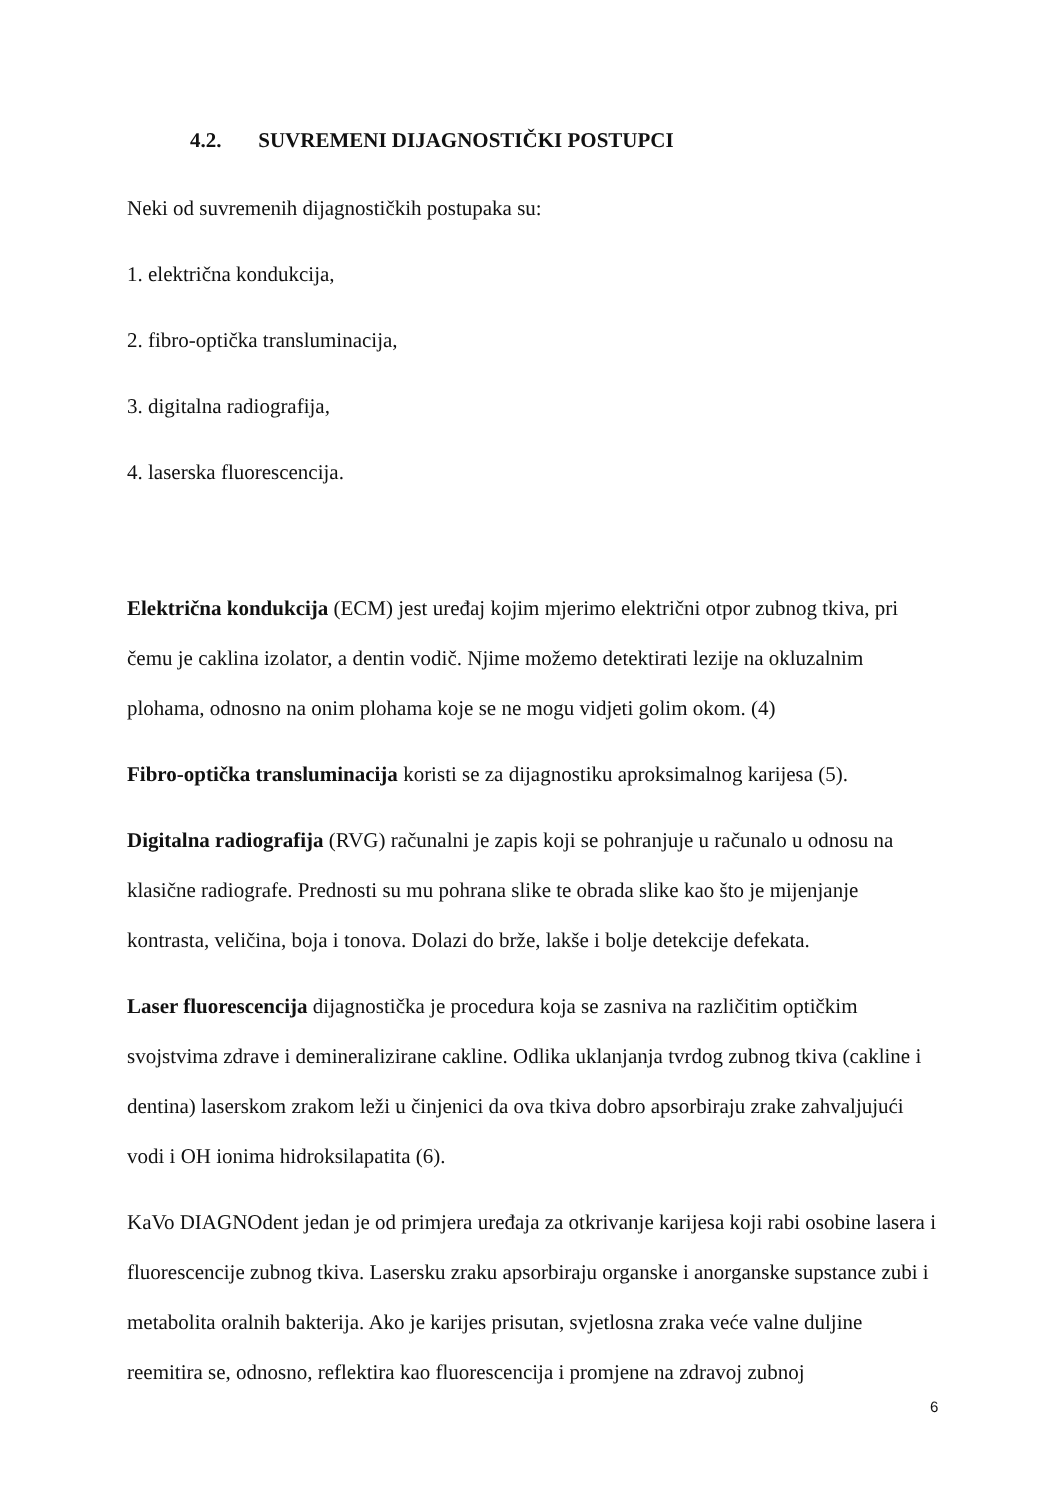4.2. SUVREMENI DIJAGNOSTIČKI POSTUPCI
Neki od suvremenih dijagnostičkih postupaka su:
1. električna kondukcija,
2. fibro-optička transluminacija,
3. digitalna radiografija,
4. laserska fluorescencija.
Električna kondukcija (ECM) jest uređaj kojim mjerimo električni otpor zubnog tkiva, pri čemu je caklina izolator, a dentin vodič. Njime možemo detektirati lezije na okluzalnim plohama, odnosno na onim plohama koje se ne mogu vidjeti golim okom. (4)
Fibro-optička transluminacija koristi se za dijagnostiku aproksimalnog karijesa (5).
Digitalna radiografija (RVG) računalni je zapis koji se pohranjuje u računalo u odnosu na klasične radiografe. Prednosti su mu pohrana slike te obrada slike kao što je mijenjanje kontrasta, veličina, boja i tonova. Dolazi do brže, lakše i bolje detekcije defekata.
Laser fluorescencija dijagnostička je procedura koja se zasniva na različitim optičkim svojstvima zdrave i demineralizirane cakline. Odlika uklanjanja tvrdog zubnog tkiva (cakline i dentina) laserskom zrakom leži u činjenici da ova tkiva dobro apsorbiraju zrake zahvaljujući vodi i OH ionima hidroksilapatita (6).
KaVo DIAGNOdent jedan je od primjera uređaja za otkrivanje karijesa koji rabi osobine lasera i fluorescencije zubnog tkiva. Lasersku zraku apsorbiraju organske i anorganske supstance zubi i metabolita oralnih bakterija. Ako je karijes prisutan, svjetlosna zraka veće valne duljine reemitira se, odnosno, reflektira kao fluorescencija i promjene na zdravoj zubnoj
6